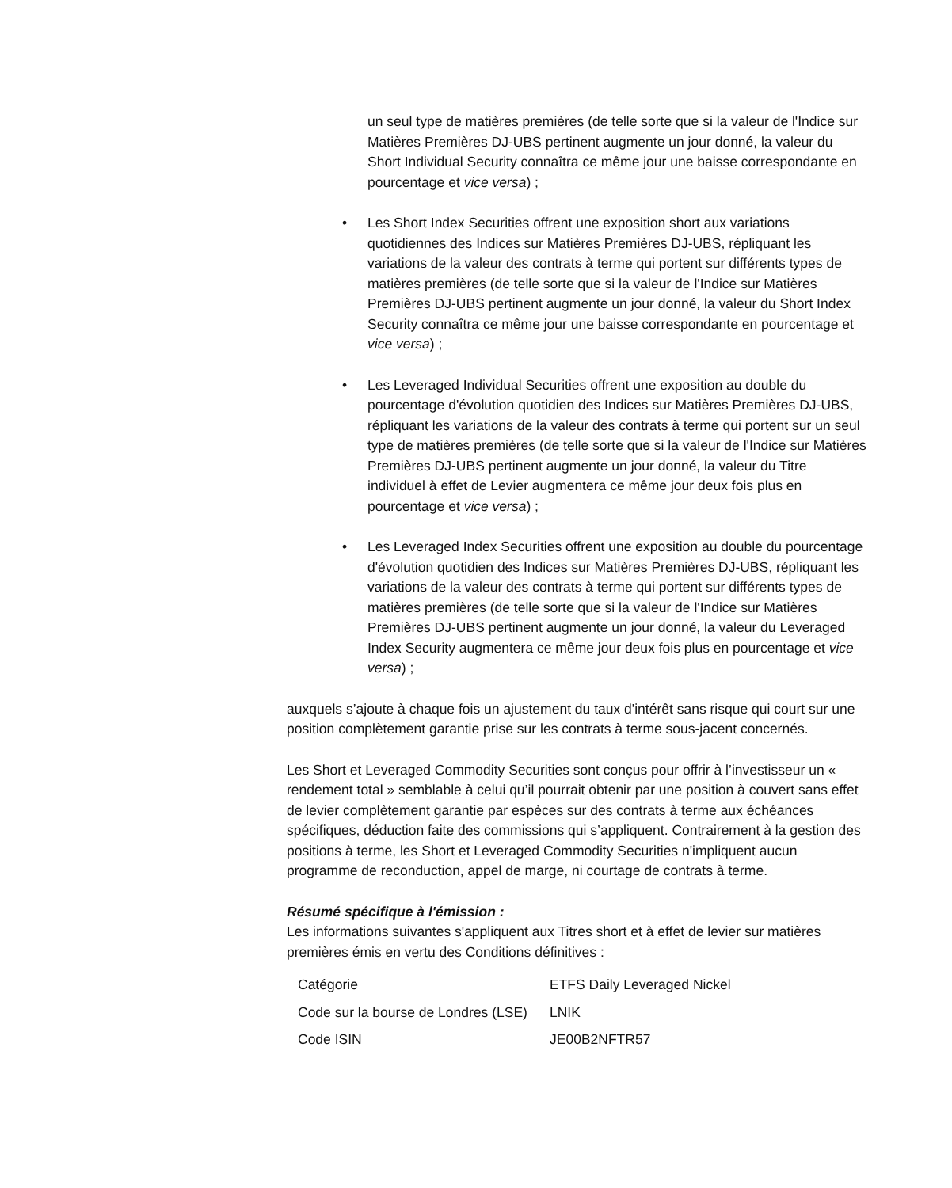un seul type de matières premières (de telle sorte que si la valeur de l'Indice sur Matières Premières DJ-UBS pertinent augmente un jour donné, la valeur du Short Individual Security connaîtra ce même jour une baisse correspondante en pourcentage et vice versa) ;
• Les Short Index Securities offrent une exposition short aux variations quotidiennes des Indices sur Matières Premières DJ-UBS, répliquant les variations de la valeur des contrats à terme qui portent sur différents types de matières premières (de telle sorte que si la valeur de l'Indice sur Matières Premières DJ-UBS pertinent augmente un jour donné, la valeur du Short Index Security connaîtra ce même jour une baisse correspondante en pourcentage et vice versa) ;
• Les Leveraged Individual Securities offrent une exposition au double du pourcentage d'évolution quotidien des Indices sur Matières Premières DJ-UBS, répliquant les variations de la valeur des contrats à terme qui portent sur un seul type de matières premières (de telle sorte que si la valeur de l'Indice sur Matières Premières DJ-UBS pertinent augmente un jour donné, la valeur du Titre individuel à effet de Levier augmentera ce même jour deux fois plus en pourcentage et vice versa) ;
• Les Leveraged Index Securities offrent une exposition au double du pourcentage d'évolution quotidien des Indices sur Matières Premières DJ-UBS, répliquant les variations de la valeur des contrats à terme qui portent sur différents types de matières premières (de telle sorte que si la valeur de l'Indice sur Matières Premières DJ-UBS pertinent augmente un jour donné, la valeur du Leveraged Index Security augmentera ce même jour deux fois plus en pourcentage et vice versa) ;
auxquels s’ajoute à chaque fois un ajustement du taux d'intérêt sans risque qui court sur une position complètement garantie prise sur les contrats à terme sous-jacent concernés.
Les Short et Leveraged Commodity Securities sont conçus pour offrir à l’investisseur un « rendement total » semblable à celui qu’il pourrait obtenir par une position à couvert sans effet de levier complètement garantie par espèces sur des contrats à terme aux échéances spécifiques, déduction faite des commissions qui s’appliquent. Contrairement à la gestion des positions à terme, les Short et Leveraged Commodity Securities n'impliquent aucun programme de reconduction, appel de marge, ni courtage de contrats à terme.
Résumé spécifique à l'émission :
Les informations suivantes s'appliquent aux Titres short et à effet de levier sur matières premières émis en vertu des Conditions définitives :
| Catégorie | ETFS Daily Leveraged Nickel |
| Code sur la bourse de Londres (LSE) | LNIK |
| Code ISIN | JE00B2NFTR57 |